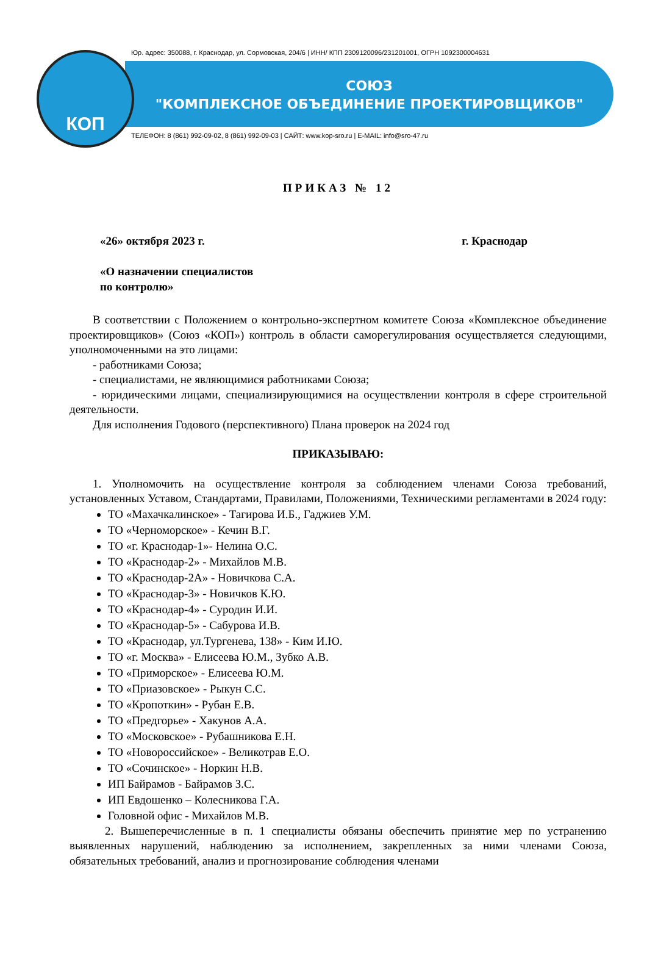КОП
Юр. адрес: 350088, г. Краснодар, ул. Сормовская, 204/6 | ИНН/ КПП 2309120096/231201001, ОГРН 1092300004631
СОЮЗ
"КОМПЛЕКСНОЕ ОБЪЕДИНЕНИЕ ПРОЕКТИРОВЩИКОВ"
ТЕЛЕФОН: 8 (861) 992-09-02, 8 (861) 992-09-03 | САЙТ: www.kop-sro.ru | E-MAIL: info@sro-47.ru
ПРИКАЗ № 12
«26» октября 2023 г. г. Краснодар
«О назначении специалистов
по контролю»
В соответствии с Положением о контрольно-экспертном комитете Союза «Комплексное объединение проектировщиков» (Союз «КОП») контроль в области саморегулирования осуществляется следующими, уполномоченными на это лицами:
- работниками Союза;
- специалистами, не являющимися работниками Союза;
- юридическими лицами, специализирующимися на осуществлении контроля в сфере строительной деятельности.
Для исполнения Годового (перспективного) Плана проверок на 2024 год
ПРИКАЗЫВАЮ:
1. Уполномочить на осуществление контроля за соблюдением членами Союза требований, установленных Уставом, Стандартами, Правилами, Положениями, Техническими регламентами в 2024 году:
ТО «Махачкалинское» - Тагирова И.Б., Гаджиев У.М.
ТО «Черноморское» - Кечин В.Г.
ТО «г. Краснодар-1»- Нелина О.С.
ТО «Краснодар-2» - Михайлов М.В.
ТО «Краснодар-2А» - Новичкова С.А.
ТО «Краснодар-3» - Новичков К.Ю.
ТО «Краснодар-4» - Суродин И.И.
ТО «Краснодар-5» - Сабурова И.В.
ТО «Краснодар, ул.Тургенева, 138» - Ким И.Ю.
ТО «г. Москва» - Елисеева Ю.М., Зубко А.В.
ТО «Приморское» - Елисеева Ю.М.
ТО «Приазовское» - Рыкун С.С.
ТО «Кропоткин» - Рубан Е.В.
ТО «Предгорье» - Хакунов А.А.
ТО «Московское» - Рубашникова Е.Н.
ТО «Новороссийское» - Великотрав Е.О.
ТО «Сочинское» - Норкин Н.В.
ИП Байрамов - Байрамов З.С.
ИП Евдошенко – Колесникова Г.А.
Головной офис - Михайлов М.В.
2. Вышеперечисленные в п. 1 специалисты обязаны обеспечить принятие мер по устранению выявленных нарушений, наблюдению за исполнением, закрепленных за ними членами Союза, обязательных требований, анализ и прогнозирование соблюдения членами